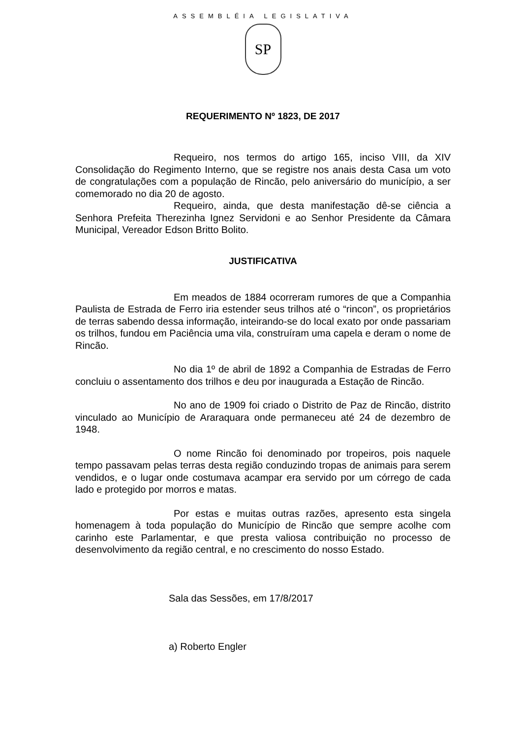ASSEMBLÉIA LEGISLATIVA
SP
REQUERIMENTO Nº 1823, DE 2017
Requeiro, nos termos do artigo 165, inciso VIII, da XIV Consolidação do Regimento Interno, que se registre nos anais desta Casa um voto de congratulações com a população de Rincão, pelo aniversário do município, a ser comemorado no dia 20 de agosto.
Requeiro, ainda, que desta manifestação dê-se ciência a Senhora Prefeita Therezinha Ignez Servidoni e ao Senhor Presidente da Câmara Municipal, Vereador Edson Britto Bolito.
JUSTIFICATIVA
Em meados de 1884 ocorreram rumores de que a Companhia Paulista de Estrada de Ferro iria estender seus trilhos até o “rincon”, os proprietários de terras sabendo dessa informação, inteirando-se do local exato por onde passariam os trilhos, fundou em Paciência uma vila, construíram uma capela e deram o nome de Rincão.
No dia 1º de abril de 1892 a Companhia de Estradas de Ferro concluiu o assentamento dos trilhos e deu por inaugurada a Estação de Rincão.
No ano de 1909 foi criado o Distrito de Paz de Rincão, distrito vinculado ao Município de Araraquara onde permaneceu até 24 de dezembro de 1948.
O nome Rincão foi denominado por tropeiros, pois naquele tempo passavam pelas terras desta região conduzindo tropas de animais para serem vendidos, e o lugar onde costumava acampar era servido por um córrego de cada lado e protegido por morros e matas.
Por estas e muitas outras razões, apresento esta singela homenagem à toda população do Município de Rincão que sempre acolhe com carinho este Parlamentar, e que presta valiosa contribuição no processo de desenvolvimento da região central, e no crescimento do nosso Estado.
Sala das Sessões, em 17/8/2017
a) Roberto Engler